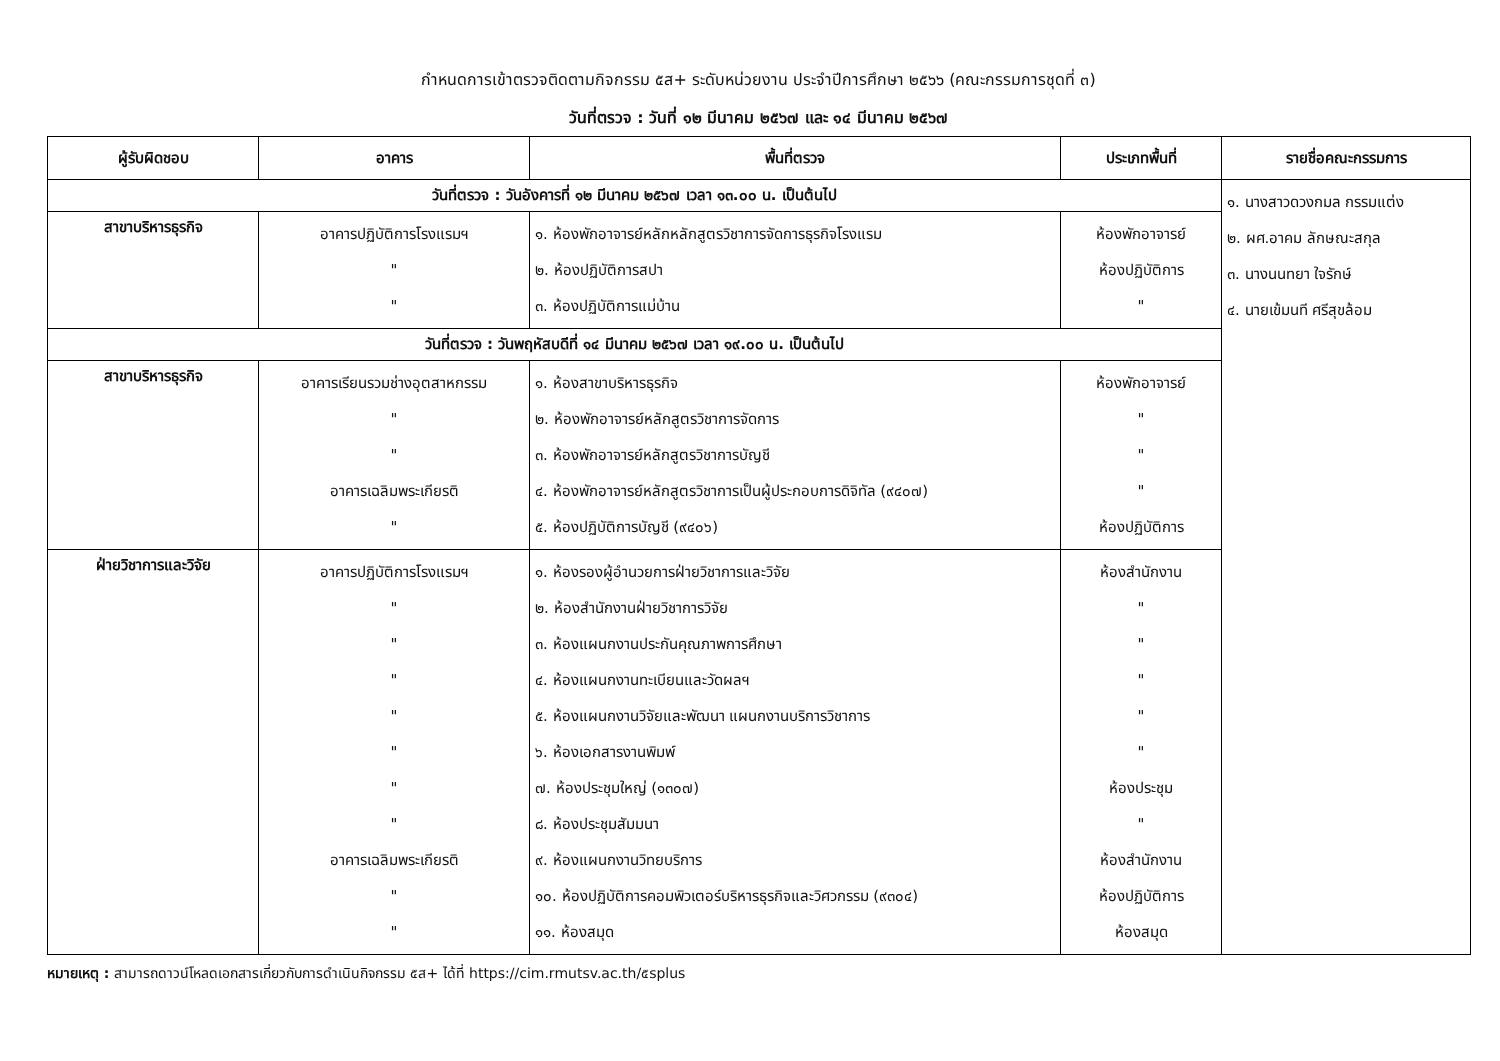กำหนดการเข้าตรวจติดตามกิจกรรม ๕ส+ ระดับหน่วยงาน ประจำปีการศึกษา ๒๕๖๖ (คณะกรรมการชุดที่ ๓)
วันที่ตรวจ : วันที่ ๑๒ มีนาคม ๒๕๖๗ และ ๑๔ มีนาคม ๒๕๖๗
| ผู้รับผิดชอบ | อาคาร | พื้นที่ตรวจ | ประเภทพื้นที่ | รายชื่อคณะกรรมการ |
| --- | --- | --- | --- | --- |
| วันที่ตรวจ : วันอังคารที่ ๑๒ มีนาคม ๒๕๖๗ เวลา ๑๓.๐๐ น. เป็นต้นไป | | | | ๑. นางสาวดวงกมล กรรมแต่ง ๒. ผศ.อาคม ลักษณะสกุล ๓. นางนนทยา ใจรักษ์ ๔. นายเข้มนที ศรีสุขล้อม |
| สาขาบริหารธุรกิจ | อาคารปฏิบัติการโรงแรมฯ " " | ๑. ห้องพักอาจารย์หลักหลักสูตรวิชาการจัดการธุรกิจโรงแรม ๒. ห้องปฏิบัติการสปา ๓. ห้องปฏิบัติการแม่บ้าน | ห้องพักอาจารย์ ห้องปฏิบัติการ " | |
| วันที่ตรวจ : วันพฤหัสบดีที่ ๑๔ มีนาคม ๒๕๖๗ เวลา ๑๙.๐๐ น. เป็นต้นไป | | | | |
| สาขาบริหารธุรกิจ | อาคารเรียนรวมช่างอุตสาหกรรม " " อาคารเฉลิมพระเกียรติ " | ๑. ห้องสาขาบริหารธุรกิจ ๒. ห้องพักอาจารย์หลักสูตรวิชาการจัดการ ๓. ห้องพักอาจารย์หลักสูตรวิชาการบัญชี ๔. ห้องพักอาจารย์หลักสูตรวิชาการเป็นผู้ประกอบการดิจิทัล (๙๔๐๗) ๕. ห้องปฏิบัติการบัญชี (๙๔๐๖) | ห้องพักอาจารย์ " " " ห้องปฏิบัติการ | |
| ฝ่ายวิชาการและวิจัย | อาคารปฏิบัติการโรงแรมฯ " " " " " " " อาคารเฉลิมพระเกียรติ " " | ๑. ห้องรองผู้อำนวยการฝ่ายวิชาการและวิจัย ๒. ห้องสำนักงานฝ่ายวิชาการวิจัย ๓. ห้องแผนกงานประกันคุณภาพการศึกษา ๔. ห้องแผนกงานทะเบียนและวัดผลฯ ๕. ห้องแผนกงานวิจัยและพัฒนา แผนกงานบริการวิชาการ ๖. ห้องเอกสารงานพิมพ์ ๗. ห้องประชุมใหญ่ (๑๓๐๗) ๘. ห้องประชุมสัมมนา ๙. ห้องแผนกงานวิทยบริการ ๑๐. ห้องปฏิบัติการคอมพิวเตอร์บริหารธุรกิจและวิศวกรรม (๙๓๐๔) ๑๑. ห้องสมุด | ห้องสำนักงาน " " " " " ห้องประชุม " ห้องสำนักงาน ห้องปฏิบัติการ ห้องสมุด | |
หมายเหตุ : สามารถดาวน์โหลดเอกสารเกี่ยวกับการดำเนินกิจกรรม ๕ส+ ได้ที่ https://cim.rmutsv.ac.th/๕splus